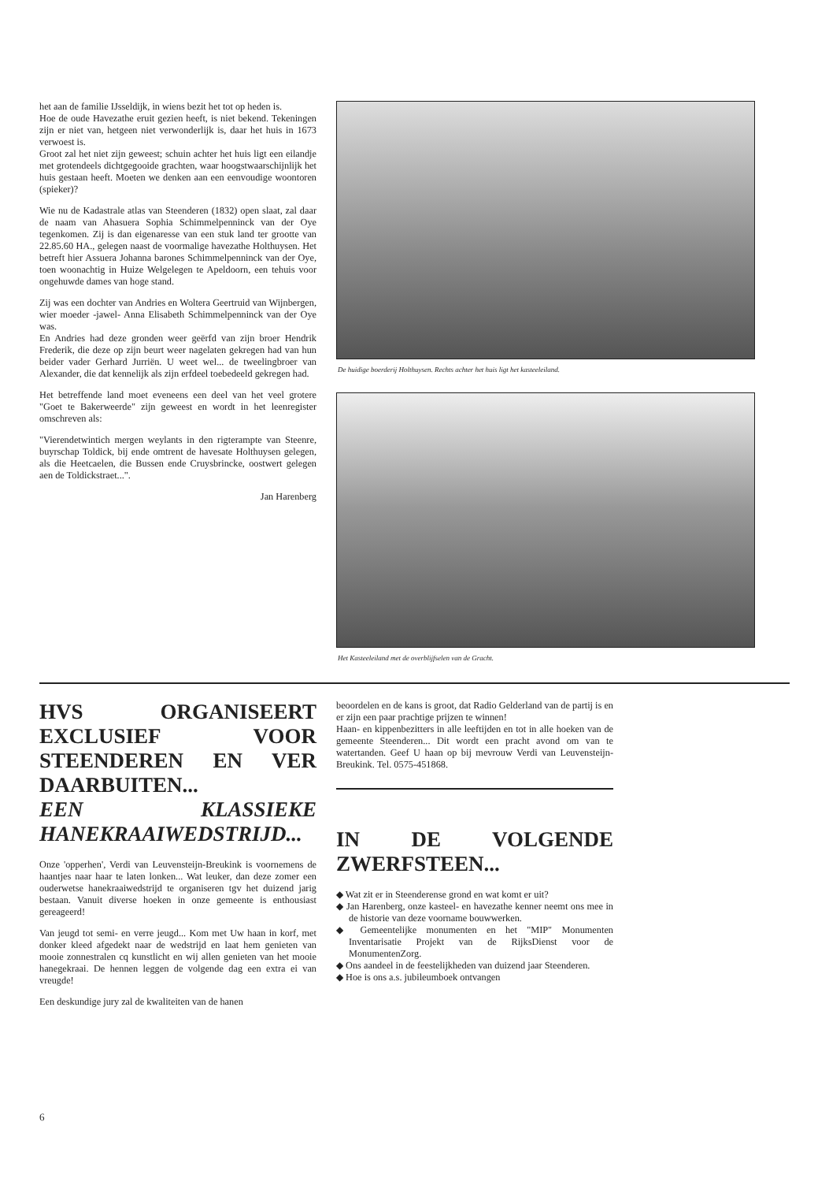het aan de familie IJsseldijk, in wiens bezit het tot op heden is.
Hoe de oude Havezathe eruit gezien heeft, is niet bekend. Tekeningen zijn er niet van, hetgeen niet verwonderlijk is, daar het huis in 1673 verwoest is.
Groot zal het niet zijn geweest; schuin achter het huis ligt een eilandje met grotendeels dichtgegooide grachten, waar hoogstwaarschijnlijk het huis gestaan heeft. Moeten we denken aan een eenvoudige woontoren (spieker)?
Wie nu de Kadastrale atlas van Steenderen (1832) open slaat, zal daar de naam van Ahasuera Sophia Schimmelpenninck van der Oye tegenkomen. Zij is dan eigenaresse van een stuk land ter grootte van 22.85.60 HA., gelegen naast de voormalige havezathe Holthuysen. Het betreft hier Assuera Johanna barones Schimmelpenninck van der Oye, toen woonachtig in Huize Welgelegen te Apeldoorn, een tehuis voor ongehuwde dames van hoge stand.
Zij was een dochter van Andries en Woltera Geertruid van Wijnbergen, wier moeder -jawel- Anna Elisabeth Schimmelpenninck van der Oye was.
En Andries had deze gronden weer geërfd van zijn broer Hendrik Frederik, die deze op zijn beurt weer nagelaten gekregen had van hun beider vader Gerhard Jurriën. U weet wel... de tweelingbroer van Alexander, die dat kennelijk als zijn erfdeel toebedeeld gekregen had.
Het betreffende land moet eveneens een deel van het veel grotere "Goet te Bakerweerde" zijn geweest en wordt in het leenregister omschreven als:
"Vierendetwintich mergen weylants in den rigterampte van Steenre, buyrschap Toldick, bij ende omtrent de havesate Holthuysen gelegen, als die Heetcaelen, die Bussen ende Cruysbrincke, oostwert gelegen aen de Toldickstraet...".
Jan Harenberg
De huidige boerderij Holthuysen. Rechts achter het huis ligt het kasteeleiland.
Het Kasteeleiland met de overblijfselen van de Gracht.
HVS ORGANISEERT EXCLUSIEF VOOR STEENDEREN EN VER DAARBUITEN...
EEN KLASSIEKE HANEKRAAIWEDSTRIJD...
Onze 'opperhen', Verdi van Leuvensteijn-Breukink is voornemens de haantjes naar haar te laten lonken... Wat leuker, dan deze zomer een ouderwetse hanekraaiwedstrijd te organiseren tgv het duizend jarig bestaan. Vanuit diverse hoeken in onze gemeente is enthousiast gereageerd!
Van jeugd tot semi- en verre jeugd... Kom met Uw haan in korf, met donker kleed afgedekt naar de wedstrijd en laat hem genieten van mooie zonnestralen cq kunstlicht en wij allen genieten van het mooie hanegekraai. De hennen leggen de volgende dag een extra ei van vreugde!
Een deskundige jury zal de kwaliteiten van de hanen
beoordelen en de kans is groot, dat Radio Gelderland van de partij is en er zijn een paar prachtige prijzen te winnen!
Haan- en kippenbezitters in alle leeftijden en tot in alle hoeken van de gemeente Steenderen... Dit wordt een pracht avond om van te watertanden. Geef U haan op bij mevrouw Verdi van Leuvensteijn-Breukink. Tel. 0575-451868.
IN DE VOLGENDE ZWERFSTEEN...
◆ Wat zit er in Steenderense grond en wat komt er uit?
◆ Jan Harenberg, onze kasteel- en havezathe kenner neemt ons mee in de historie van deze voorname bouwwerken.
◆ Gemeentelijke monumenten en het "MIP" Monumenten Inventarisatie Projekt van de RijksDienst voor de MonumentenZorg.
◆ Ons aandeel in de feestelijkheden van duizend jaar Steenderen.
◆ Hoe is ons a.s. jubileumboek ontvangen
6